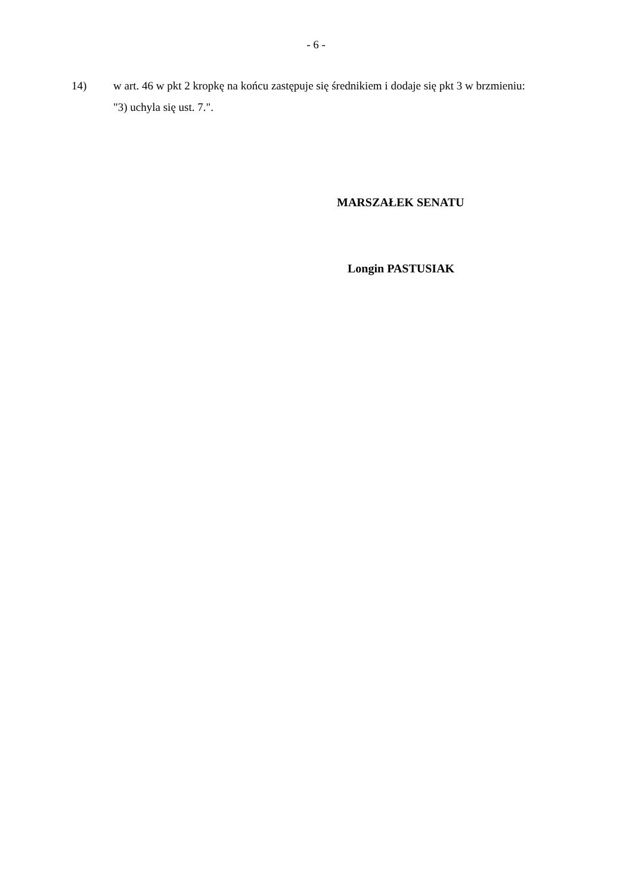- 6 -
14) w art. 46 w pkt 2 kropkę na końcu zastępuje się średnikiem i dodaje się pkt 3 w brzmieniu:
"3) uchyla się ust. 7.".
MARSZAŁEK SENATU
Longin PASTUSIAK